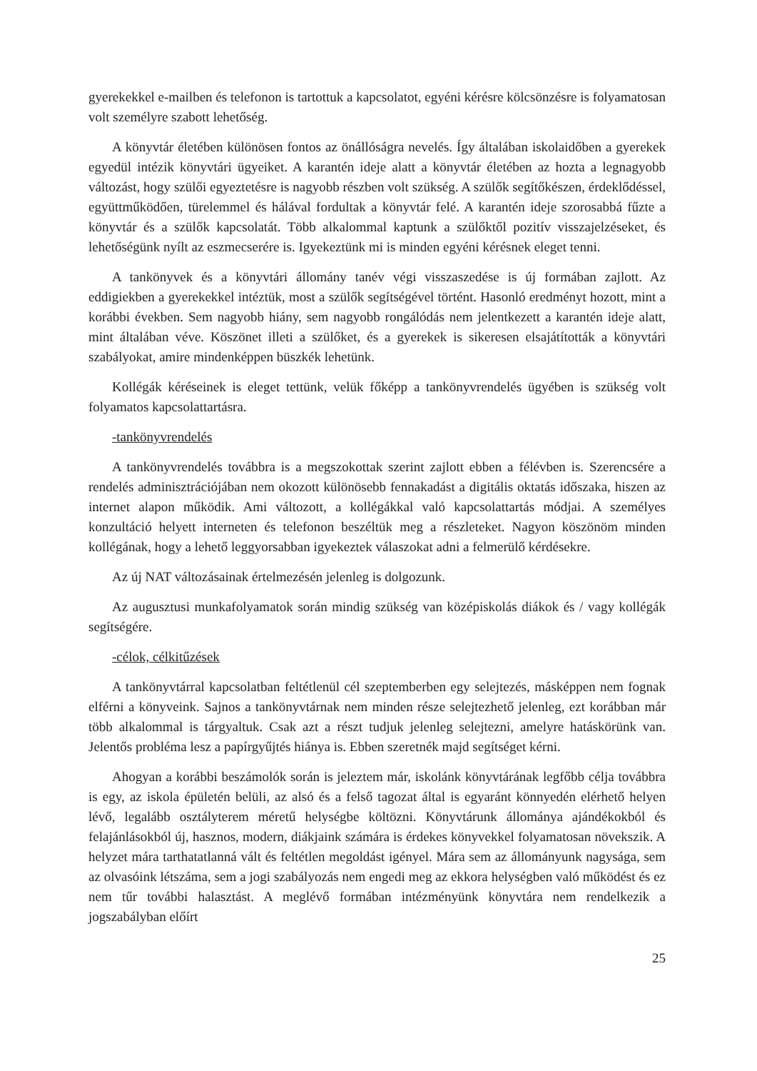gyerekekkel e-mailben és telefonon is tartottuk a kapcsolatot, egyéni kérésre kölcsönzésre is folyamatosan volt személyre szabott lehetőség.
A könyvtár életében különösen fontos az önállóságra nevelés. Így általában iskolaidőben a gyerekek egyedül intézik könyvtári ügyeiket. A karantén ideje alatt a könyvtár életében az hozta a legnagyobb változást, hogy szülői egyeztetésre is nagyobb részben volt szükség. A szülők segítőkészen, érdeklődéssel, együttműködően, türelemmel és hálával fordultak a könyvtár felé. A karantén ideje szorosabbá fűzte a könyvtár és a szülők kapcsolatát. Több alkalommal kaptunk a szülőktől pozitív visszajelzéseket, és lehetőségünk nyílt az eszmecserére is. Igyekeztünk mi is minden egyéni kérésnek eleget tenni.
A tankönyvek és a könyvtári állomány tanév végi visszaszedése is új formában zajlott. Az eddigiekben a gyerekekkel intéztük, most a szülők segítségével történt. Hasonló eredményt hozott, mint a korábbi években. Sem nagyobb hiány, sem nagyobb rongálódás nem jelentkezett a karantén ideje alatt, mint általában véve. Köszönet illeti a szülőket, és a gyerekek is sikeresen elsajátították a könyvtári szabályokat, amire mindenképpen büszkék lehetünk.
Kollégák kéréseinek is eleget tettünk, velük főképp a tankönyvrendelés ügyében is szükség volt folyamatos kapcsolattartásra.
-tankönyvrendelés
A tankönyvrendelés továbbra is a megszokottak szerint zajlott ebben a félévben is. Szerencsére a rendelés adminisztrációjában nem okozott különösebb fennakadást a digitális oktatás időszaka, hiszen az internet alapon működik. Ami változott, a kollégákkal való kapcsolattartás módjai. A személyes konzultáció helyett interneten és telefonon beszéltük meg a részleteket. Nagyon köszönöm minden kollégának, hogy a lehető leggyorsabban igyekeztek válaszokat adni a felmerülő kérdésekre.
Az új NAT változásainak értelmezésén jelenleg is dolgozunk.
Az augusztusi munkafolyamatok során mindig szükség van középiskolás diákok és / vagy kollégák segítségére.
-célok, célkitűzések
A tankönyvtárral kapcsolatban feltétlenül cél szeptemberben egy selejtezés, másképpen nem fognak elférni a könyveink. Sajnos a tankönyvtárnak nem minden része selejtezhető jelenleg, ezt korábban már több alkalommal is tárgyaltuk. Csak azt a részt tudjuk jelenleg selejtezni, amelyre hatáskörünk van. Jelentős probléma lesz a papírgyűjtés hiánya is. Ebben szeretnék majd segítséget kérni.
Ahogyan a korábbi beszámolók során is jeleztem már, iskolánk könyvtárának legfőbb célja továbbra is egy, az iskola épületén belüli, az alsó és a felső tagozat által is egyaránt könnyedén elérhető helyen lévő, legalább osztályterem méretű helységbe költözni. Könyvtárunk állománya ajándékokból és felajánlásokból új, hasznos, modern, diákjaink számára is érdekes könyvekkel folyamatosan növekszik. A helyzet mára tarthatatlanná vált és feltétlen megoldást igényel. Mára sem az állományunk nagysága, sem az olvasóink létszáma, sem a jogi szabályozás nem engedi meg az ekkora helységben való működést és ez nem tűr további halasztást. A meglévő formában intézményünk könyvtára nem rendelkezik a jogszabályban előírt
25